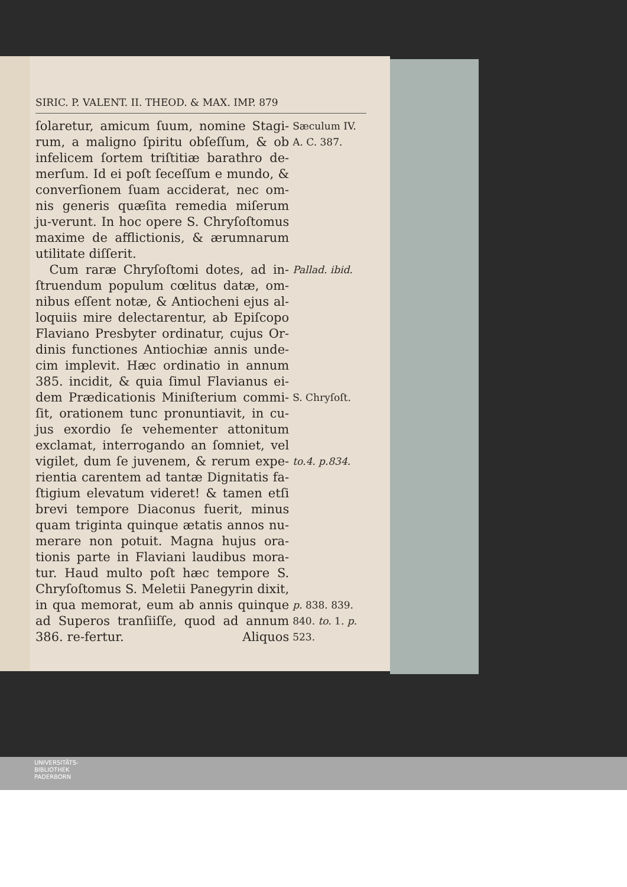SIRIC. P. VALENT. II. THEOD. & MAX. IMP. 879
ſolaretur, amicum ſuum, nomine Stagi-rum, a maligno ſpiritu obſeſſum, & ob infelicem ſortem triſtitiæ barathro de-merſum. Id ei poſt ſeceſſum e mundo, & converſionem ſuam acciderat, nec om-nis generis quæſita remedia miſerum ju-verunt. In hoc opere S. Chryſoſtomus maxime de afflictionis, & ærumnarum utilitate diſſerit.
Sæculum IV.
A. C. 387.
Cum raræ Chryſoſtomi dotes, ad in-ſtruendum populum cœlitus datæ, om-nibus eſſent notæ, & Antiocheni ejus al-loquiis mire delectarentur, ab Epiſcopo Flaviano Presbyter ordinatur, cujus Or-dinis functiones Antiochiæ annis unde-cim implevit. Hæc ordinatio in annum 385. incidit, & quia ſimul Flavianus ei-dem Prædicationis Miniſterium commi-ſit, orationem tunc pronuntiavit, in cu-jus exordio ſe vehementer attonitum exclamat, interrogando an ſomniet, vel vigilet, dum ſe juvenem, & rerum expe-rientia carentem ad tantæ Dignitatis fa-ſtigium elevatum videret! & tamen etſi brevi tempore Diaconus fuerit, minus quam triginta quinque ætatis annos nu-merare non potuit. Magna hujus ora-tionis parte in Flaviani laudibus mora-tur. Haud multo poſt hæc tempore S. Chryſoſtomus S. Meletii Panegyrin dixit, in qua memorat, eum ab annis quinque ad Superos tranſiiſſe, quod ad annum 386. re-fertur. Aliquos
Pallad. ibid.
S. Chryſoſt.
to.4. p.834.
p. 838. 839. 840. to. 1. p. 523.
UNIVERSITÄTS-
BIBLIOTHEK
PADERBORN